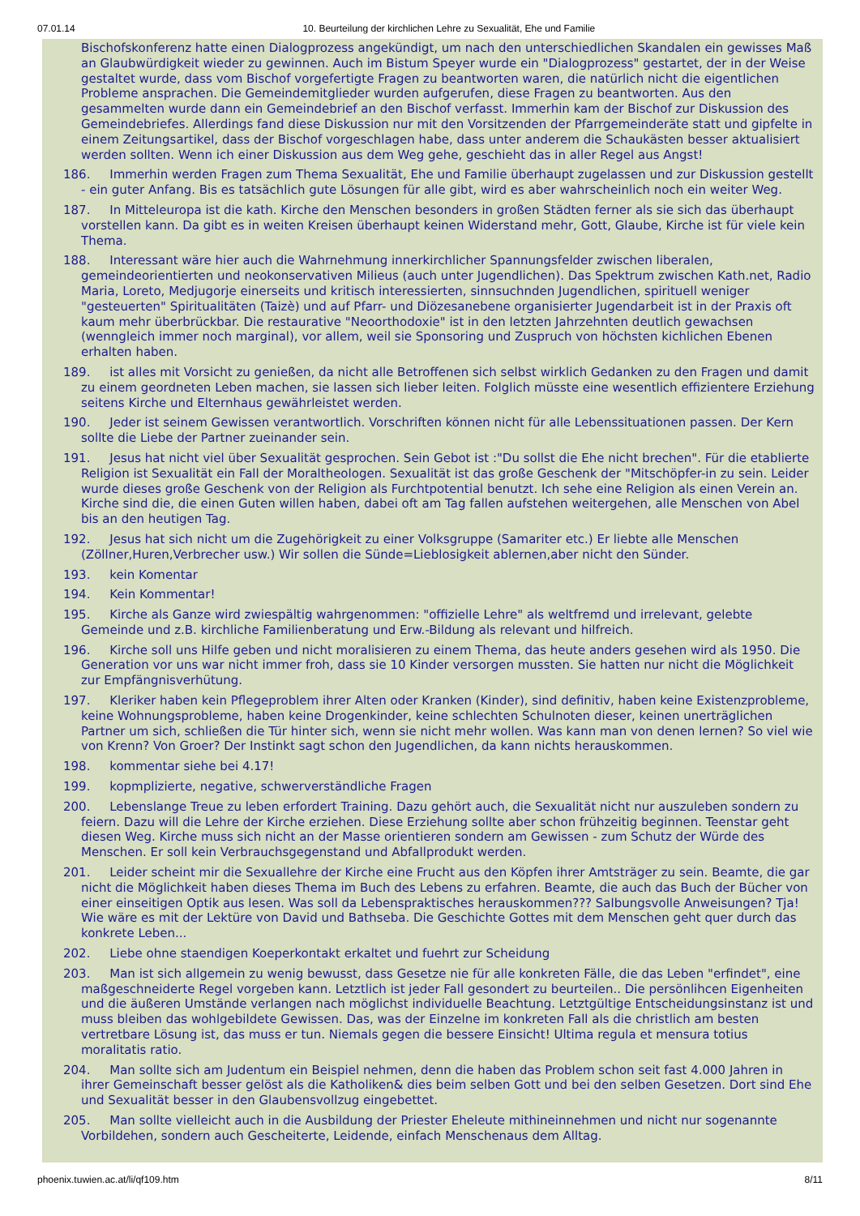07.01.14 10. Beurteilung der kirchlichen Lehre zu Sexualität, Ehe und Familie
Bischofskonferenz hatte einen Dialogprozess angekündigt, um nach den unterschiedlichen Skandalen ein gewisses Maß an Glaubwürdigkeit wieder zu gewinnen. Auch im Bistum Speyer wurde ein "Dialogprozess" gestartet, der in der Weise gestaltet wurde, dass vom Bischof vorgefertigte Fragen zu beantworten waren, die natürlich nicht die eigentlichen Probleme ansprachen. Die Gemeindemitglieder wurden aufgerufen, diese Fragen zu beantworten. Aus den gesammelten wurde dann ein Gemeindebrief an den Bischof verfasst. Immerhin kam der Bischof zur Diskussion des Gemeindebriefes. Allerdings fand diese Diskussion nur mit den Vorsitzenden der Pfarrgemeinderäte statt und gipfelte in einem Zeitungsartikel, dass der Bischof vorgeschlagen habe, dass unter anderem die Schaukästen besser aktualisiert werden sollten. Wenn ich einer Diskussion aus dem Weg gehe, geschieht das in aller Regel aus Angst!
186. Immerhin werden Fragen zum Thema Sexualität, Ehe und Familie überhaupt zugelassen und zur Diskussion gestellt - ein guter Anfang. Bis es tatsächlich gute Lösungen für alle gibt, wird es aber wahrscheinlich noch ein weiter Weg.
187. In Mitteleuropa ist die kath. Kirche den Menschen besonders in großen Städten ferner als sie sich das überhaupt vorstellen kann. Da gibt es in weiten Kreisen überhaupt keinen Widerstand mehr, Gott, Glaube, Kirche ist für viele kein Thema.
188. Interessant wäre hier auch die Wahrnehmung innerkirchlicher Spannungsfelder zwischen liberalen, gemeindeorientierten und neokonservativen Milieus (auch unter Jugendlichen). Das Spektrum zwischen Kath.net, Radio Maria, Loreto, Medjugorje einerseits und kritisch interessierten, sinnsuchnden Jugendlichen, spirituell weniger "gesteuerten" Spiritualitäten (Taizè) und auf Pfarr- und Diözesanebene organisierter Jugendarbeit ist in der Praxis oft kaum mehr überbrückbar. Die restaurative "Neoorthodoxie" ist in den letzten Jahrzehnten deutlich gewachsen (wenngleich immer noch marginal), vor allem, weil sie Sponsoring und Zuspruch von höchsten kichlichen Ebenen erhalten haben.
189. ist alles mit Vorsicht zu genießen, da nicht alle Betroffenen sich selbst wirklich Gedanken zu den Fragen und damit zu einem geordneten Leben machen, sie lassen sich lieber leiten. Folglich müsste eine wesentlich effizientere Erziehung seitens Kirche und Elternhaus gewährleistet werden.
190. Jeder ist seinem Gewissen verantwortlich. Vorschriften können nicht für alle Lebenssituationen passen. Der Kern sollte die Liebe der Partner zueinander sein.
191. Jesus hat nicht viel über Sexualität gesprochen. Sein Gebot ist :"Du sollst die Ehe nicht brechen". Für die etablierte Religion ist Sexualität ein Fall der Moraltheologen. Sexualität ist das große Geschenk der "Mitschöpfer-in zu sein. Leider wurde dieses große Geschenk von der Religion als Furchtpotential benutzt. Ich sehe eine Religion als einen Verein an. Kirche sind die, die einen Guten willen haben, dabei oft am Tag fallen aufstehen weitergehen, alle Menschen von Abel bis an den heutigen Tag.
192. Jesus hat sich nicht um die Zugehörigkeit zu einer Volksgruppe (Samariter etc.) Er liebte alle Menschen (Zöllner,Huren,Verbrecher usw.) Wir sollen die Sünde=Lieblosigkeit ablernen,aber nicht den Sünder.
193. kein Komentar
194. Kein Kommentar!
195. Kirche als Ganze wird zwiespältig wahrgenommen: "offizielle Lehre" als weltfremd und irrelevant, gelebte Gemeinde und z.B. kirchliche Familienberatung und Erw.-Bildung als relevant und hilfreich.
196. Kirche soll uns Hilfe geben und nicht moralisieren zu einem Thema, das heute anders gesehen wird als 1950. Die Generation vor uns war nicht immer froh, dass sie 10 Kinder versorgen mussten. Sie hatten nur nicht die Möglichkeit zur Empfängnisverhütung.
197. Kleriker haben kein Pflegeproblem ihrer Alten oder Kranken (Kinder), sind definitiv, haben keine Existenzprobleme, keine Wohnungsprobleme, haben keine Drogenkinder, keine schlechten Schulnoten dieser, keinen unerträglichen Partner um sich, schließen die Tür hinter sich, wenn sie nicht mehr wollen. Was kann man von denen lernen? So viel wie von Krenn? Von Groer? Der Instinkt sagt schon den Jugendlichen, da kann nichts herauskommen.
198. kommentar siehe bei 4.17!
199. kopmplizierte, negative, schwerverständliche Fragen
200. Lebenslange Treue zu leben erfordert Training. Dazu gehört auch, die Sexualität nicht nur auszuleben sondern zu feiern. Dazu will die Lehre der Kirche erziehen. Diese Erziehung sollte aber schon frühzeitig beginnen. Teenstar geht diesen Weg. Kirche muss sich nicht an der Masse orientieren sondern am Gewissen - zum Schutz der Würde des Menschen. Er soll kein Verbrauchsgegenstand und Abfallprodukt werden.
201. Leider scheint mir die Sexuallehre der Kirche eine Frucht aus den Köpfen ihrer Amtsträger zu sein. Beamte, die gar nicht die Möglichkeit haben dieses Thema im Buch des Lebens zu erfahren. Beamte, die auch das Buch der Bücher von einer einseitigen Optik aus lesen. Was soll da Lebenspraktisches herauskommen??? Salbungsvolle Anweisungen? Tja! Wie wäre es mit der Lektüre von David und Bathseba. Die Geschichte Gottes mit dem Menschen geht quer durch das konkrete Leben...
202. Liebe ohne staendigen Koeperkontakt erkaltet und fuehrt zur Scheidung
203. Man ist sich allgemein zu wenig bewusst, dass Gesetze nie für alle konkreten Fälle, die das Leben "erfindet", eine maßgeschneiderte Regel vorgeben kann. Letztlich ist jeder Fall gesondert zu beurteilen.. Die persönlihcen Eigenheiten und die äußeren Umstände verlangen nach möglichst individuelle Beachtung. Letztgültige Entscheidungsinstanz ist und muss bleiben das wohlgebildete Gewissen. Das, was der Einzelne im konkreten Fall als die christlich am besten vertretbare Lösung ist, das muss er tun. Niemals gegen die bessere Einsicht! Ultima regula et mensura totius moralitatis ratio.
204. Man sollte sich am Judentum ein Beispiel nehmen, denn die haben das Problem schon seit fast 4.000 Jahren in ihrer Gemeinschaft besser gelöst als die Katholiken& dies beim selben Gott und bei den selben Gesetzen. Dort sind Ehe und Sexualität besser in den Glaubensvollzug eingebettet.
205. Man sollte vielleicht auch in die Ausbildung der Priester Eheleute mithineinnehmen und nicht nur sogenannte Vorbildehen, sondern auch Gescheiterte, Leidende, einfach Menschenaus dem Alltag.
phoenix.tuwien.ac.at/li/qf109.htm 8/11